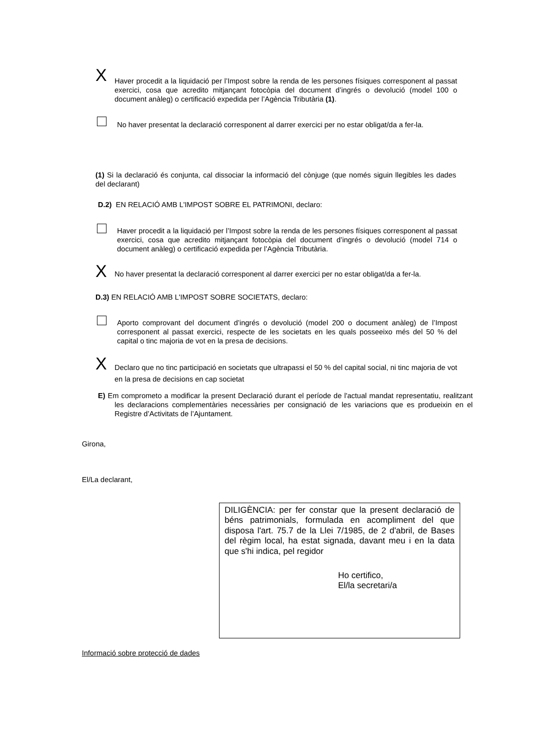X
Haver procedit a la liquidació per l’Impost sobre la renda de les persones físiques corresponent al passat exercici, cosa que acredito mitjançant fotocòpia del document d’ingrés o devolució (model 100 o document anàleg) o certificació expedida per l’Agència Tributària (1).
No haver presentat la declaració corresponent al darrer exercici per no estar obligat/da a fer-la.
(1) Si la declaració és conjunta, cal dissociar la informació del cònjuge (que només siguin llegibles les dades del declarant)
D.2) EN RELACIÓ AMB L'IMPOST SOBRE EL PATRIMONI, declaro:
Haver procedit a la liquidació per l’Impost sobre la renda de les persones físiques corresponent al passat exercici, cosa que acredito mitjançant fotocòpia del document d’ingrés o devolució (model 714 o document anàleg) o certificació expedida per l’Agència Tributària.
X
No haver presentat la declaració corresponent al darrer exercici per no estar obligat/da a fer-la.
D.3) EN RELACIÓ AMB L'IMPOST SOBRE SOCIETATS, declaro:
Aporto comprovant del document d’ingrés o devolució (model 200 o document anàleg) de l’Impost corresponent al passat exercici, respecte de les societats en les quals posseeixo més del 50 % del capital o tinc majoria de vot en la presa de decisions.
X
Declaro que no tinc participació en societats que ultrapassi el 50 % del capital social, ni tinc majoria de vot en la presa de decisions en cap societat
E) Em comprometo a modificar la present Declaració durant el període de l'actual mandat representatiu, realitzant les declaracions complementàries necessàries per consignació de les variacions que es produeixin en el Registre d’Activitats de l’Ajuntament.
Girona,
El/La declarant,
DILIGÈNCIA: per fer constar que la present declaració de béns patrimonials, formulada en acompliment del que disposa l'art. 75.7 de la Llei 7/1985, de 2 d'abril, de Bases del règim local, ha estat signada, davant meu i en la data que s'hi indica, pel regidor
Ho certifico,
El/la secretari/a
Informació sobre protecció de dades